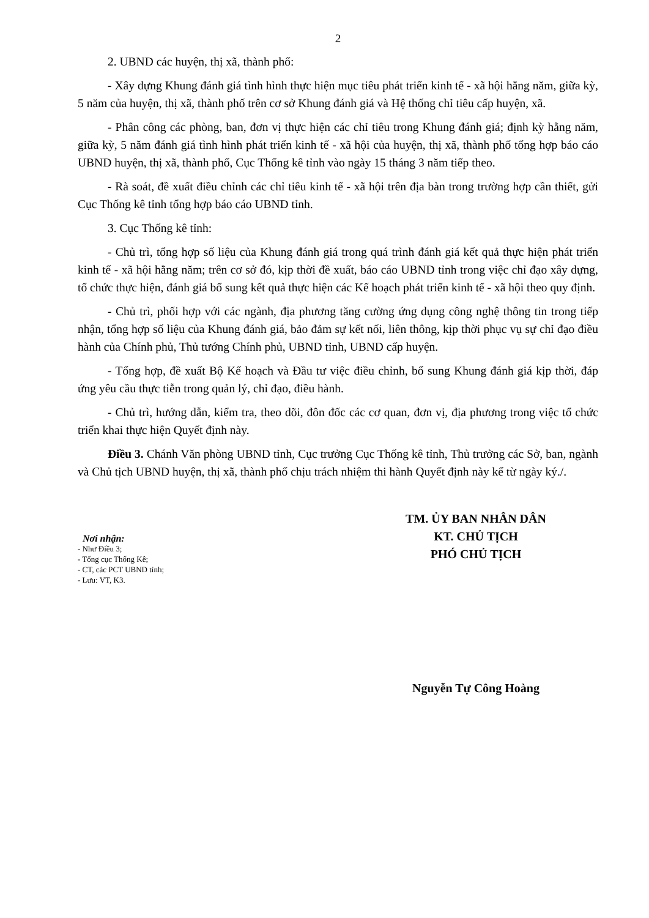2
2. UBND các huyện, thị xã, thành phố:
- Xây dựng Khung đánh giá tình hình thực hiện mục tiêu phát triển kinh tế - xã hội hằng năm, giữa kỳ, 5 năm của huyện, thị xã, thành phố trên cơ sở Khung đánh giá và Hệ thống chỉ tiêu cấp huyện, xã.
- Phân công các phòng, ban, đơn vị thực hiện các chỉ tiêu trong Khung đánh giá; định kỳ hằng năm, giữa kỳ, 5 năm đánh giá tình hình phát triển kinh tế - xã hội của huyện, thị xã, thành phố tổng hợp báo cáo UBND huyện, thị xã, thành phố, Cục Thống kê tỉnh vào ngày 15 tháng 3 năm tiếp theo.
- Rà soát, đề xuất điều chỉnh các chỉ tiêu kinh tế - xã hội trên địa bàn trong trường hợp cần thiết, gửi Cục Thống kê tỉnh tổng hợp báo cáo UBND tỉnh.
3. Cục Thống kê tỉnh:
- Chủ trì, tổng hợp số liệu của Khung đánh giá trong quá trình đánh giá kết quả thực hiện phát triển kinh tế - xã hội hằng năm; trên cơ sở đó, kịp thời đề xuất, báo cáo UBND tỉnh trong việc chỉ đạo xây dựng, tổ chức thực hiện, đánh giá bổ sung kết quả thực hiện các Kế hoạch phát triển kinh tế - xã hội theo quy định.
- Chủ trì, phối hợp với các ngành, địa phương tăng cường ứng dụng công nghệ thông tin trong tiếp nhận, tổng hợp số liệu của Khung đánh giá, bảo đảm sự kết nối, liên thông, kịp thời phục vụ sự chỉ đạo điều hành của Chính phủ, Thủ tướng Chính phủ, UBND tỉnh, UBND cấp huyện.
- Tổng hợp, đề xuất Bộ Kế hoạch và Đầu tư việc điều chỉnh, bổ sung Khung đánh giá kịp thời, đáp ứng yêu cầu thực tiễn trong quản lý, chỉ đạo, điều hành.
- Chủ trì, hướng dẫn, kiểm tra, theo dõi, đôn đốc các cơ quan, đơn vị, địa phương trong việc tổ chức triển khai thực hiện Quyết định này.
Điều 3. Chánh Văn phòng UBND tỉnh, Cục trưởng Cục Thống kê tỉnh, Thủ trưởng các Sở, ban, ngành và Chủ tịch UBND huyện, thị xã, thành phố chịu trách nhiệm thi hành Quyết định này kể từ ngày ký./.
Nơi nhận:
- Như Điều 3;
- Tổng cục Thống Kê;
- CT, các PCT UBND tỉnh;
- Lưu: VT, K3.
TM. ỦY BAN NHÂN DÂN
KT. CHỦ TỊCH
PHÓ CHỦ TỊCH
Nguyễn Tự Công Hoàng